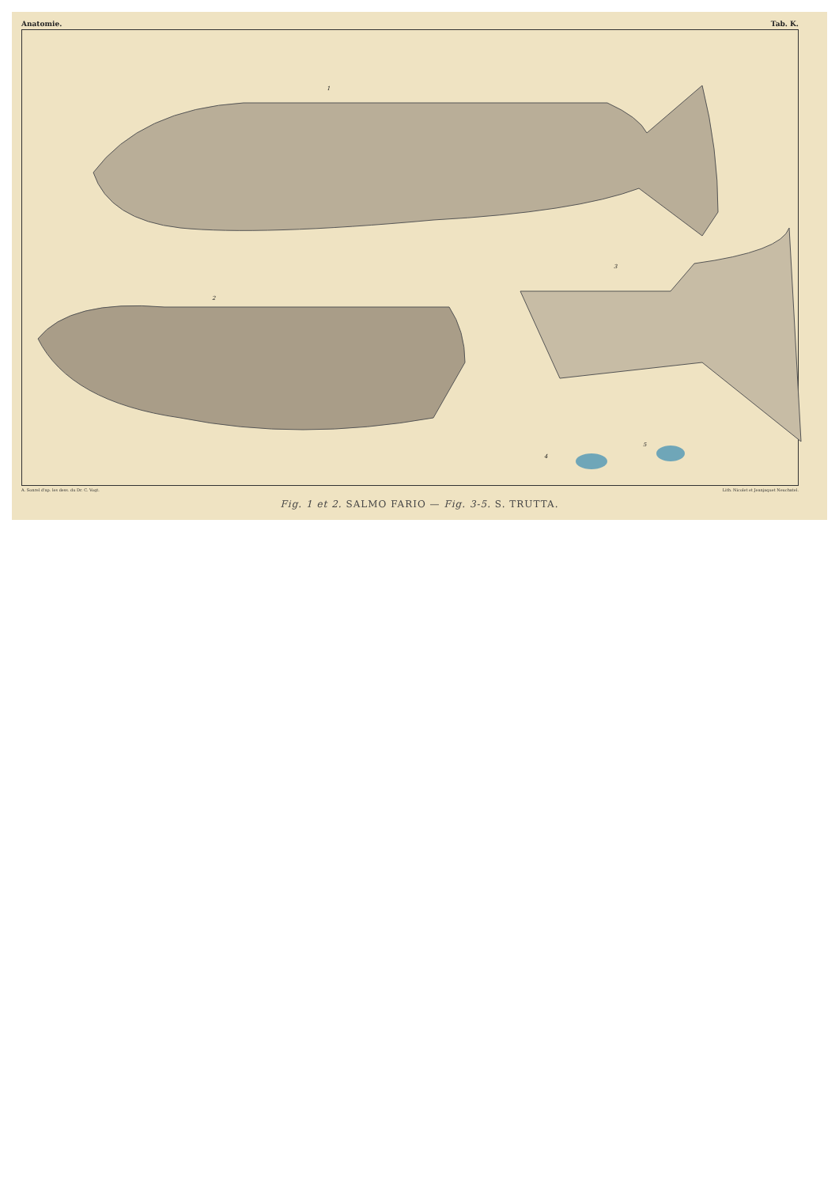Anatomie. Tab. K.
1
2
3
4
5
A. Sonrel d'ap. les dess. du Dr. C. Vogt. Lith. Nicolet et Jeanjaquet Neuchatel.
Fig. 1 et 2. SALMO FARIO — Fig. 3-5. S. TRUTTA.